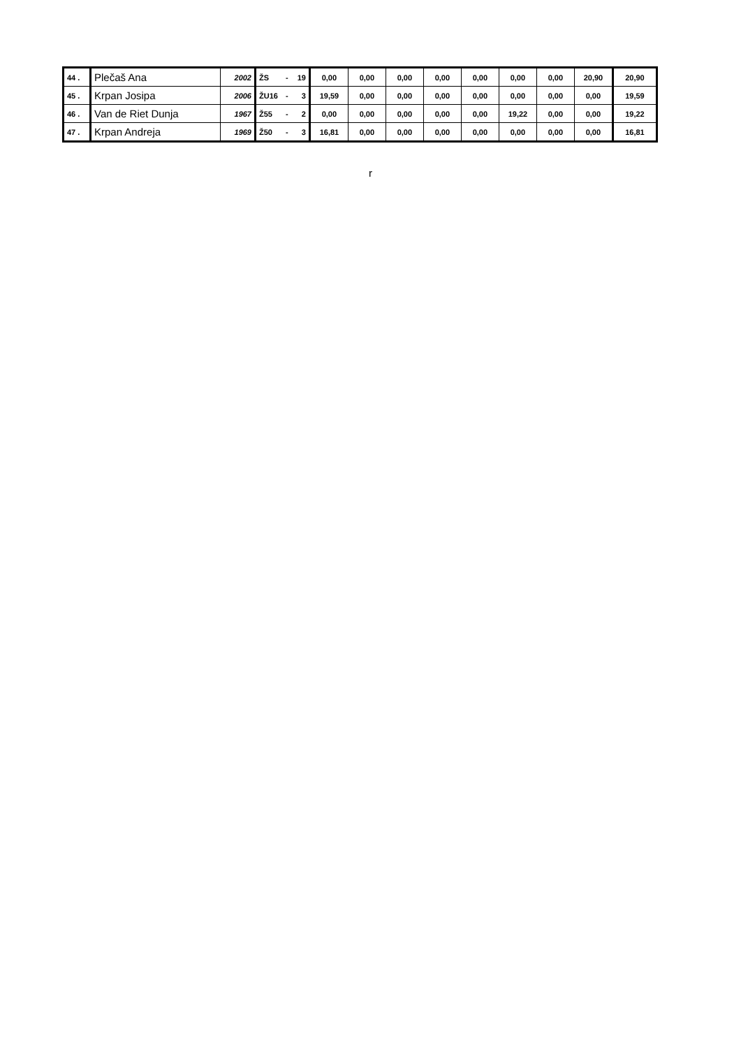| 44 . | Plečaš Ana | 2002 | ŽS | - | 19 | 0,00 | 0,00 | 0,00 | 0,00 | 0,00 | 0,00 | 0,00 | 20,90 | 20,90 |
| 45 . | Krpan Josipa | 2006 | ŽU16 | - | 3 | 19,59 | 0,00 | 0,00 | 0,00 | 0,00 | 0,00 | 0,00 | 0,00 | 19,59 |
| 46 . | Van de Riet Dunja | 1967 | Ž55 | - | 2 | 0,00 | 0,00 | 0,00 | 0,00 | 0,00 | 19,22 | 0,00 | 0,00 | 19,22 |
| 47 . | Krpan Andreja | 1969 | Ž50 | - | 3 | 16,81 | 0,00 | 0,00 | 0,00 | 0,00 | 0,00 | 0,00 | 0,00 | 16,81 |
r